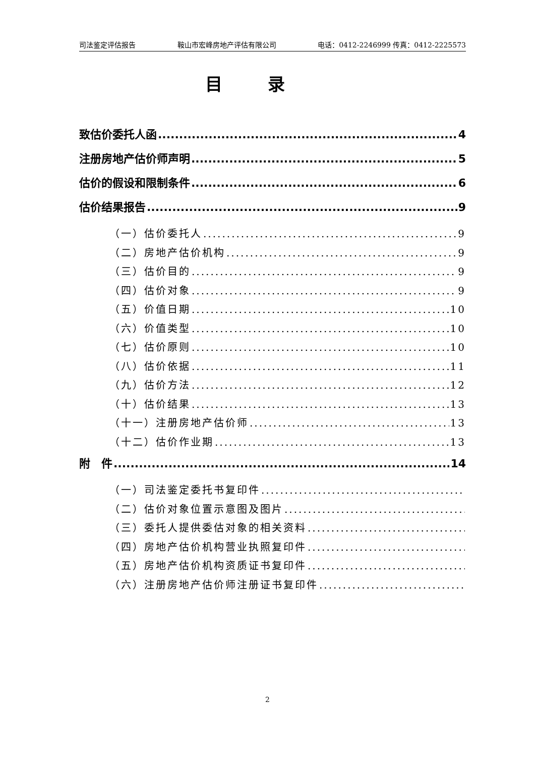司法鉴定评估报告 鞍山市宏峰房地产评估有限公司 电话：0412-2246999 传真：0412-2225573
目录
致估价委托人函 4
注册房地产估价师声明 5
估价的假设和限制条件 6
估价结果报告 9
（一）估价委托人 9
（二）房地产估价机构 9
（三）估价目的 9
（四）估价对象 9
（五）价值日期 10
（六）价值类型 10
（七）估价原则 10
（八）估价依据 11
（九）估价方法 12
（十）估价结果 13
（十一）注册房地产估价师 13
（十二）估价作业期 13
附　件 14
（一）司法鉴定委托书复印件
（二）估价对象位置示意图及图片
（三）委托人提供委估对象的相关资料
（四）房地产估价机构营业执照复印件
（五）房地产估价机构资质证书复印件
（六）注册房地产估价师注册证书复印件
2